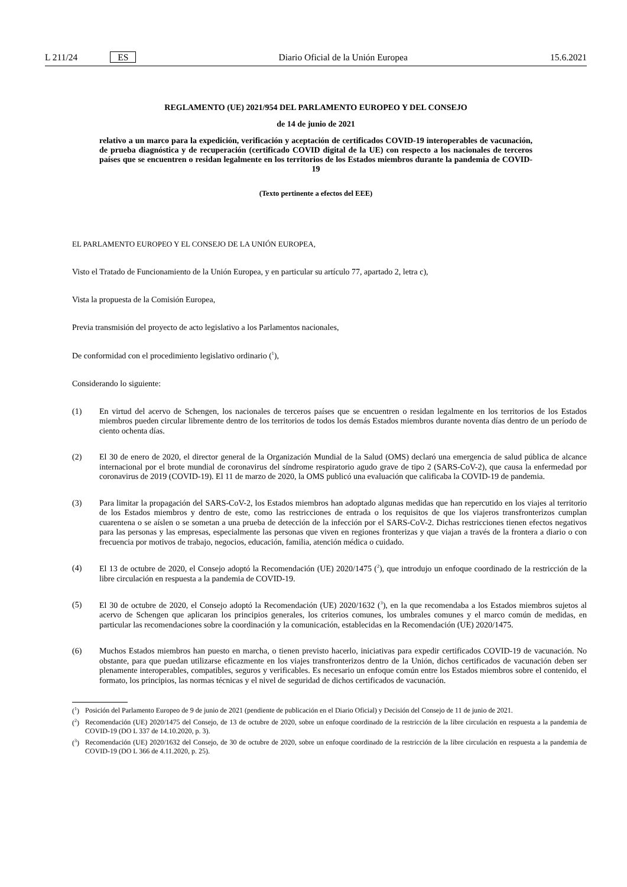L 211/24 ES Diario Oficial de la Unión Europea 15.6.2021
REGLAMENTO (UE) 2021/954 DEL PARLAMENTO EUROPEO Y DEL CONSEJO
de 14 de junio de 2021
relativo a un marco para la expedición, verificación y aceptación de certificados COVID-19 interoperables de vacunación, de prueba diagnóstica y de recuperación (certificado COVID digital de la UE) con respecto a los nacionales de terceros países que se encuentren o residan legalmente en los territorios de los Estados miembros durante la pandemia de COVID-19
(Texto pertinente a efectos del EEE)
EL PARLAMENTO EUROPEO Y EL CONSEJO DE LA UNIÓN EUROPEA,
Visto el Tratado de Funcionamiento de la Unión Europea, y en particular su artículo 77, apartado 2, letra c),
Vista la propuesta de la Comisión Europea,
Previa transmisión del proyecto de acto legislativo a los Parlamentos nacionales,
De conformidad con el procedimiento legislativo ordinario (<sup>1</sup>),
Considerando lo siguiente:
(1) En virtud del acervo de Schengen, los nacionales de terceros países que se encuentren o residan legalmente en los territorios de los Estados miembros pueden circular libremente dentro de los territorios de todos los demás Estados miembros durante noventa días dentro de un período de ciento ochenta días.
(2) El 30 de enero de 2020, el director general de la Organización Mundial de la Salud (OMS) declaró una emergencia de salud pública de alcance internacional por el brote mundial de coronavirus del síndrome respiratorio agudo grave de tipo 2 (SARS-CoV-2), que causa la enfermedad por coronavirus de 2019 (COVID-19). El 11 de marzo de 2020, la OMS publicó una evaluación que calificaba la COVID-19 de pandemia.
(3) Para limitar la propagación del SARS-CoV-2, los Estados miembros han adoptado algunas medidas que han repercutido en los viajes al territorio de los Estados miembros y dentro de este, como las restricciones de entrada o los requisitos de que los viajeros transfronterizos cumplan cuarentena o se aíslen o se sometan a una prueba de detección de la infección por el SARS-CoV-2. Dichas restricciones tienen efectos negativos para las personas y las empresas, especialmente las personas que viven en regiones fronterizas y que viajan a través de la frontera a diario o con frecuencia por motivos de trabajo, negocios, educación, familia, atención médica o cuidado.
(4) El 13 de octubre de 2020, el Consejo adoptó la Recomendación (UE) 2020/1475 (<sup>2</sup>), que introdujo un enfoque coordinado de la restricción de la libre circulación en respuesta a la pandemia de COVID-19.
(5) El 30 de octubre de 2020, el Consejo adoptó la Recomendación (UE) 2020/1632 (<sup>3</sup>), en la que recomendaba a los Estados miembros sujetos al acervo de Schengen que aplicaran los principios generales, los criterios comunes, los umbrales comunes y el marco común de medidas, en particular las recomendaciones sobre la coordinación y la comunicación, establecidas en la Recomendación (UE) 2020/1475.
(6) Muchos Estados miembros han puesto en marcha, o tienen previsto hacerlo, iniciativas para expedir certificados COVID-19 de vacunación. No obstante, para que puedan utilizarse eficazmente en los viajes transfronterizos dentro de la Unión, dichos certificados de vacunación deben ser plenamente interoperables, compatibles, seguros y verificables. Es necesario un enfoque común entre los Estados miembros sobre el contenido, el formato, los principios, las normas técnicas y el nivel de seguridad de dichos certificados de vacunación.
(<sup>1</sup>) Posición del Parlamento Europeo de 9 de junio de 2021 (pendiente de publicación en el Diario Oficial) y Decisión del Consejo de 11 de junio de 2021.
(<sup>2</sup>) Recomendación (UE) 2020/1475 del Consejo, de 13 de octubre de 2020, sobre un enfoque coordinado de la restricción de la libre circulación en respuesta a la pandemia de COVID-19 (DO L 337 de 14.10.2020, p. 3).
(<sup>3</sup>) Recomendación (UE) 2020/1632 del Consejo, de 30 de octubre de 2020, sobre un enfoque coordinado de la restricción de la libre circulación en respuesta a la pandemia de COVID-19 (DO L 366 de 4.11.2020, p. 25).